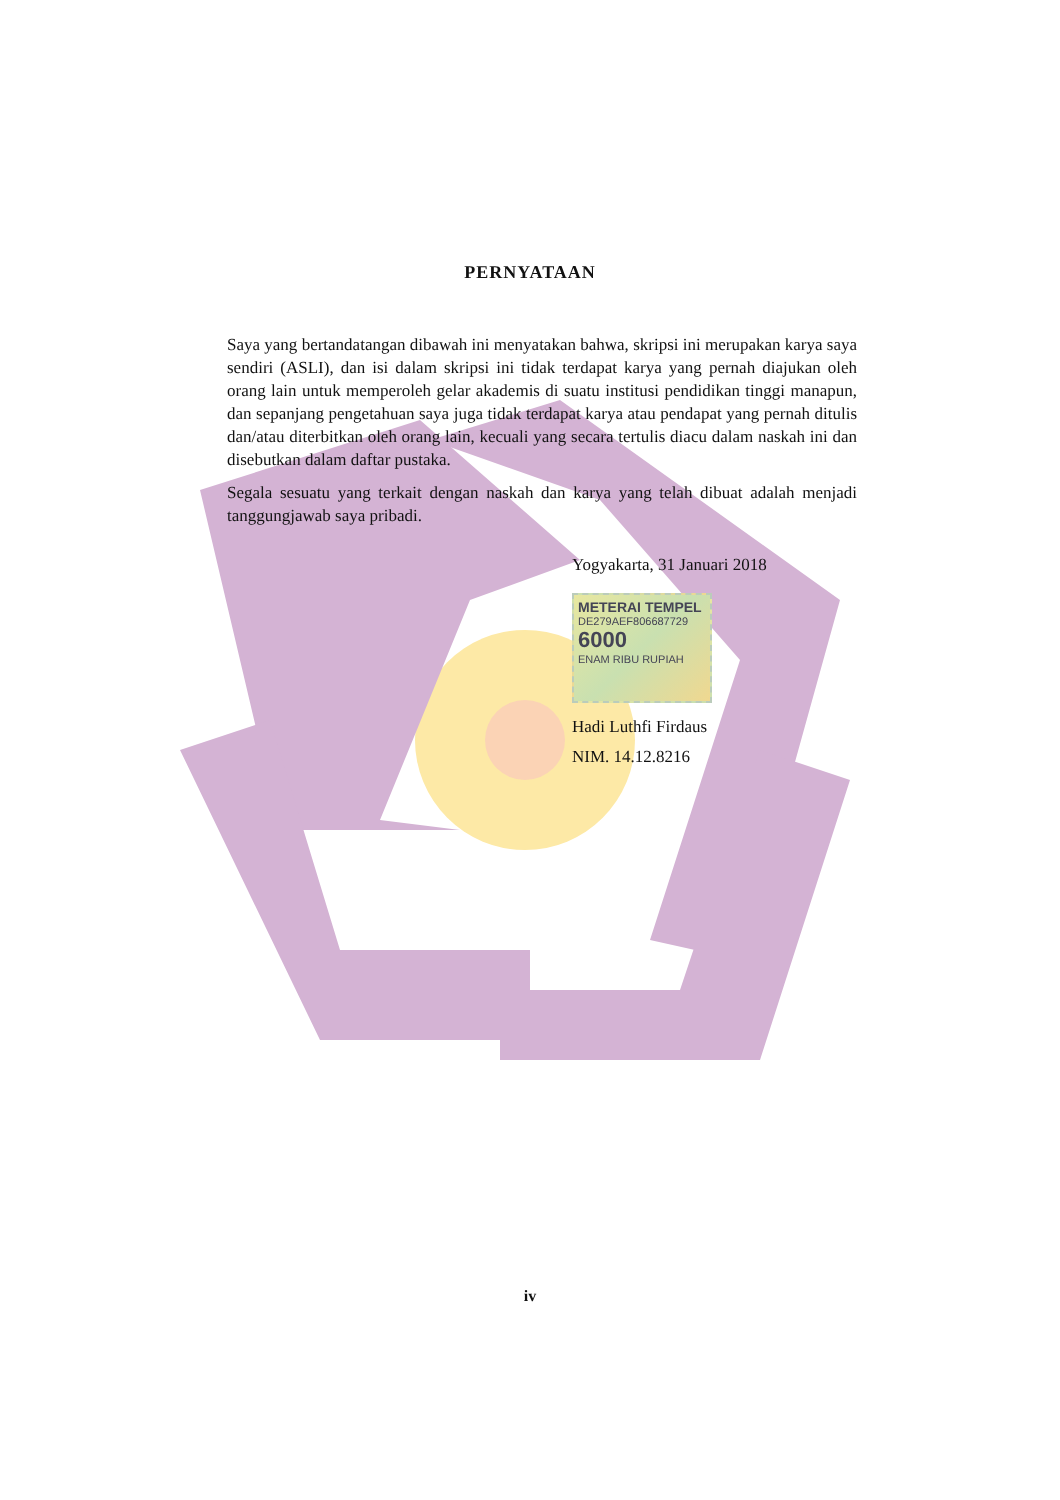PERNYATAAN
Saya yang bertandatangan dibawah ini menyatakan bahwa, skripsi ini merupakan karya saya sendiri (ASLI), dan isi dalam skripsi ini tidak terdapat karya yang pernah diajukan oleh orang lain untuk memperoleh gelar akademis di suatu institusi pendidikan tinggi manapun, dan sepanjang pengetahuan saya juga tidak terdapat karya atau pendapat yang pernah ditulis dan/atau diterbitkan oleh orang lain, kecuali yang secara tertulis diacu dalam naskah ini dan disebutkan dalam daftar pustaka.
Segala sesuatu yang terkait dengan naskah dan karya yang telah dibuat adalah menjadi tanggungjawab saya pribadi.
Yogyakarta, 31 Januari 2018
METERAI TEMPEL
DE279AEF806687729
6000
ENAM RIBU RUPIAH
Hadi Luthfi Firdaus
NIM. 14.12.8216
iv